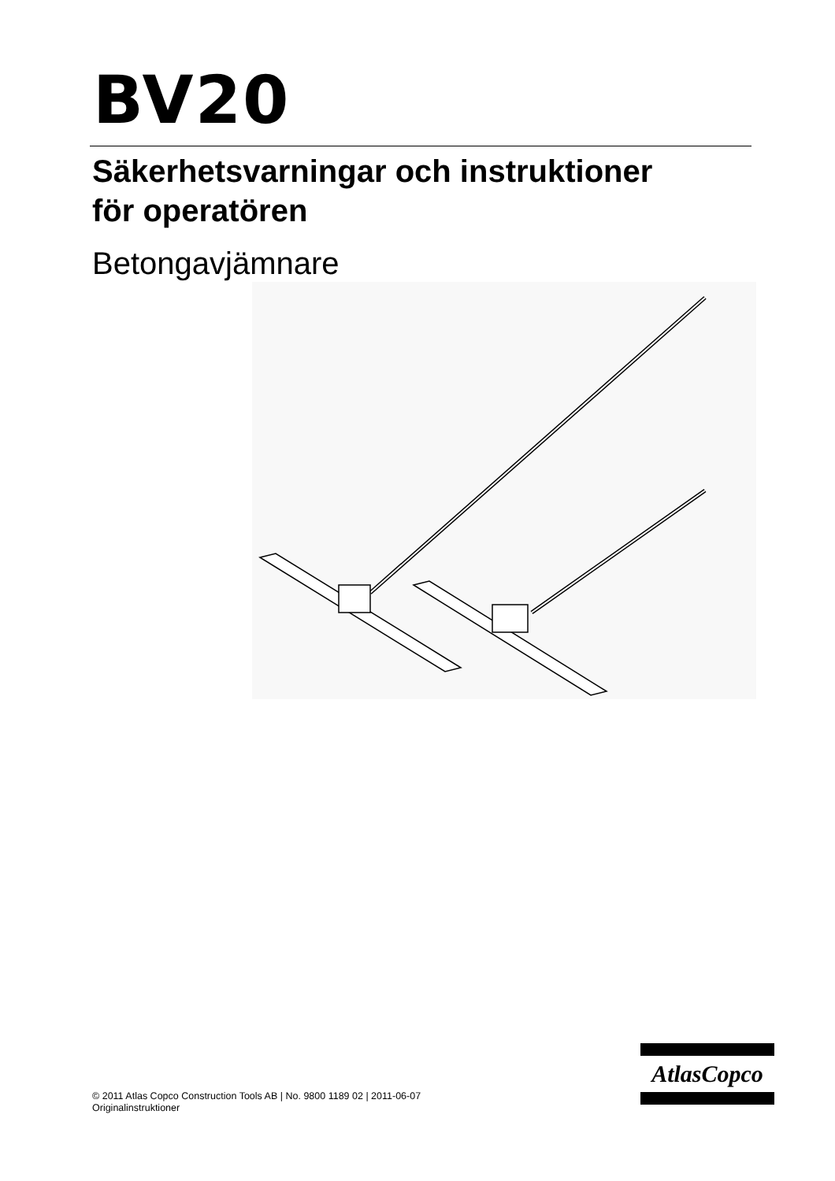BV20
Säkerhetsvarningar och instruktioner
för operatören
Betongavjämnare
© 2011 Atlas Copco Construction Tools AB | No. 9800 1189 02 | 2011-06-07
Originalinstruktioner
AtlasCopco